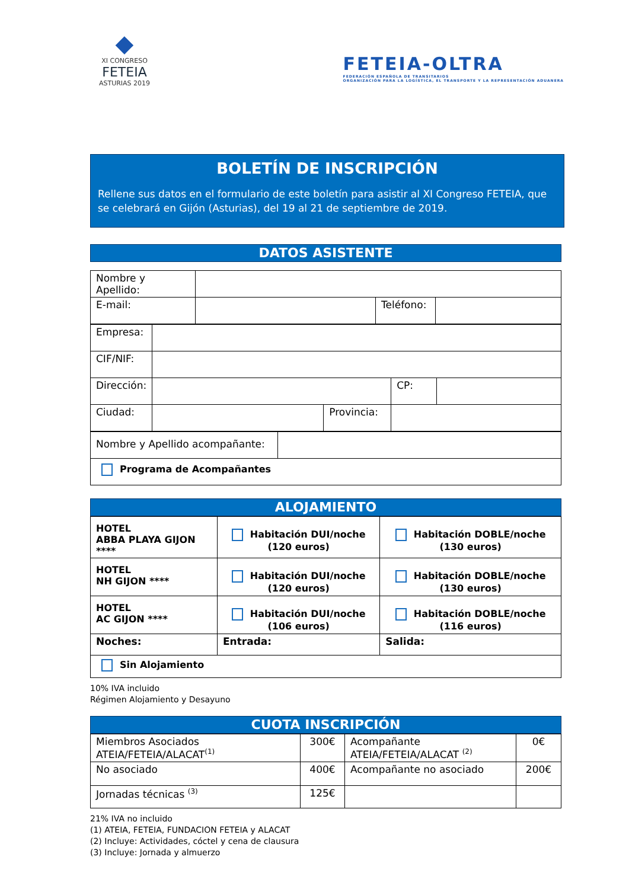◆
XI CONGRESO
FETEIA
ASTURIAS 2019
FETEIA-OLTRA
FEDERACIÓN ESPAÑOLA DE TRANSITARIOS
ORGANIZACIÓN PARA LA LOGÍSTICA, EL TRANSPORTE Y LA REPRESENTACIÓN ADUANERA
BOLETÍN DE INSCRIPCIÓN
Rellene sus datos en el formulario de este boletín para asistir al XI Congreso FETEIA, que se celebrará en Gijón (Asturias), del 19 al 21 de septiembre de 2019.
DATOS ASISTENTE
| Nombre y Apellido: | | | |
| E-mail: | | Teléfono: | |
| Empresa: | | | | | |
| CIF/NIF: | | | | | |
| Dirección: | | | | CP: | |
| Ciudad: | | Provincia: | | | |
| Nombre y Apellido acompañante: | |
| Programa de Acompañantes | |
ALOJAMIENTO
| HOTEL ABBA PLAYA GIJON **** | Habitación DUI/noche (120 euros) | Habitación DOBLE/noche (130 euros) |
| HOTEL NH GIJON **** | Habitación DUI/noche (120 euros) | Habitación DOBLE/noche (130 euros) |
| HOTEL AC GIJON **** | Habitación DUI/noche (106 euros) | Habitación DOBLE/noche (116 euros) |
| Noches: | Entrada: | Salida: |
| Sin Alojamiento | | |
10% IVA incluido
Régimen Alojamiento y Desayuno
CUOTA INSCRIPCIÓN
| Miembros Asociados ATEIA/FETEIA/ALACAT<sup>(1)</sup> | 300€ | Acompañante ATEIA/FETEIA/ALACAT <sup>(2)</sup> | 0€ |
| No asociado | 400€ | Acompañante no asociado | 200€ |
| Jornadas técnicas <sup>(3)</sup> | 125€ | | |
21% IVA no incluido
(1) ATEIA, FETEIA, FUNDACION FETEIA y ALACAT
(2) Incluye: Actividades, cóctel y cena de clausura
(3) Incluye: Jornada y almuerzo